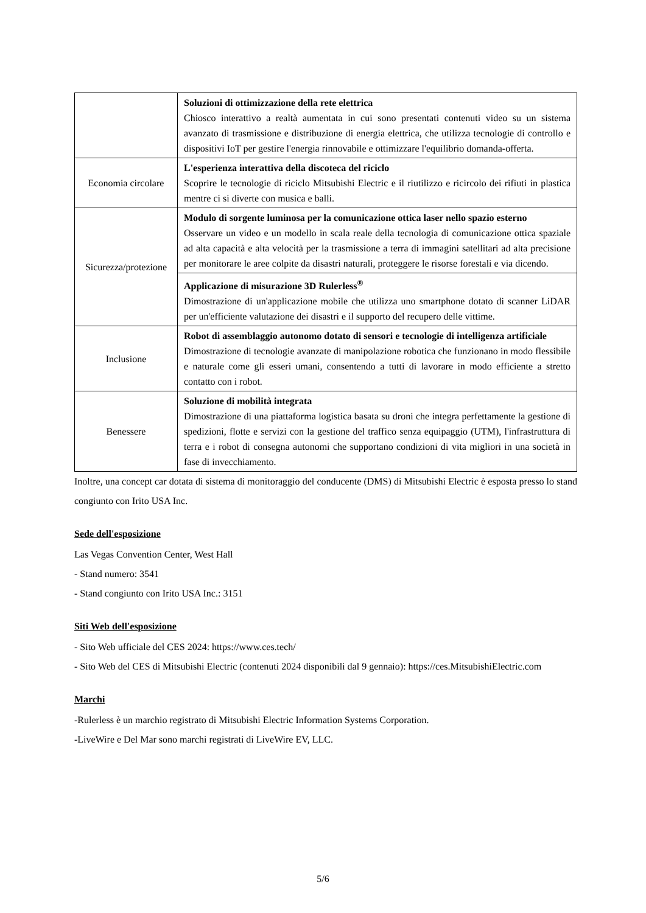| | Soluzioni di ottimizzazione della rete elettrica Chiosco interattivo a realtà aumentata in cui sono presentati contenuti video su un sistema avanzato di trasmissione e distribuzione di energia elettrica, che utilizza tecnologie di controllo e dispositivi IoT per gestire l'energia rinnovabile e ottimizzare l'equilibrio domanda-offerta. |
| Economia circolare | L'esperienza interattiva della discoteca del riciclo Scoprire le tecnologie di riciclo Mitsubishi Electric e il riutilizzo e ricircolo dei rifiuti in plastica mentre ci si diverte con musica e balli. |
| Sicurezza/protezione | Modulo di sorgente luminosa per la comunicazione ottica laser nello spazio esterno Osservare un video e un modello in scala reale della tecnologia di comunicazione ottica spaziale ad alta capacità e alta velocità per la trasmissione a terra di immagini satellitari ad alta precisione per monitorare le aree colpite da disastri naturali, proteggere le risorse forestali e via dicendo. |
| | Applicazione di misurazione 3D Rulerless<sup>®</sup> Dimostrazione di un'applicazione mobile che utilizza uno smartphone dotato di scanner LiDAR per un'efficiente valutazione dei disastri e il supporto del recupero delle vittime. |
| Inclusione | Robot di assemblaggio autonomo dotato di sensori e tecnologie di intelligenza artificiale Dimostrazione di tecnologie avanzate di manipolazione robotica che funzionano in modo flessibile e naturale come gli esseri umani, consentendo a tutti di lavorare in modo efficiente a stretto contatto con i robot. |
| Benessere | Soluzione di mobilità integrata Dimostrazione di una piattaforma logistica basata su droni che integra perfettamente la gestione di spedizioni, flotte e servizi con la gestione del traffico senza equipaggio (UTM), l'infrastruttura di terra e i robot di consegna autonomi che supportano condizioni di vita migliori in una società in fase di invecchiamento. |
Inoltre, una concept car dotata di sistema di monitoraggio del conducente (DMS) di Mitsubishi Electric è esposta presso lo stand congiunto con Irito USA Inc.
Sede dell'esposizione
Las Vegas Convention Center, West Hall
- Stand numero: 3541
- Stand congiunto con Irito USA Inc.: 3151
Siti Web dell'esposizione
- Sito Web ufficiale del CES 2024: https://www.ces.tech/
- Sito Web del CES di Mitsubishi Electric (contenuti 2024 disponibili dal 9 gennaio): https://ces.MitsubishiElectric.com
Marchi
-Rulerless è un marchio registrato di Mitsubishi Electric Information Systems Corporation.
-LiveWire e Del Mar sono marchi registrati di LiveWire EV, LLC.
5/6